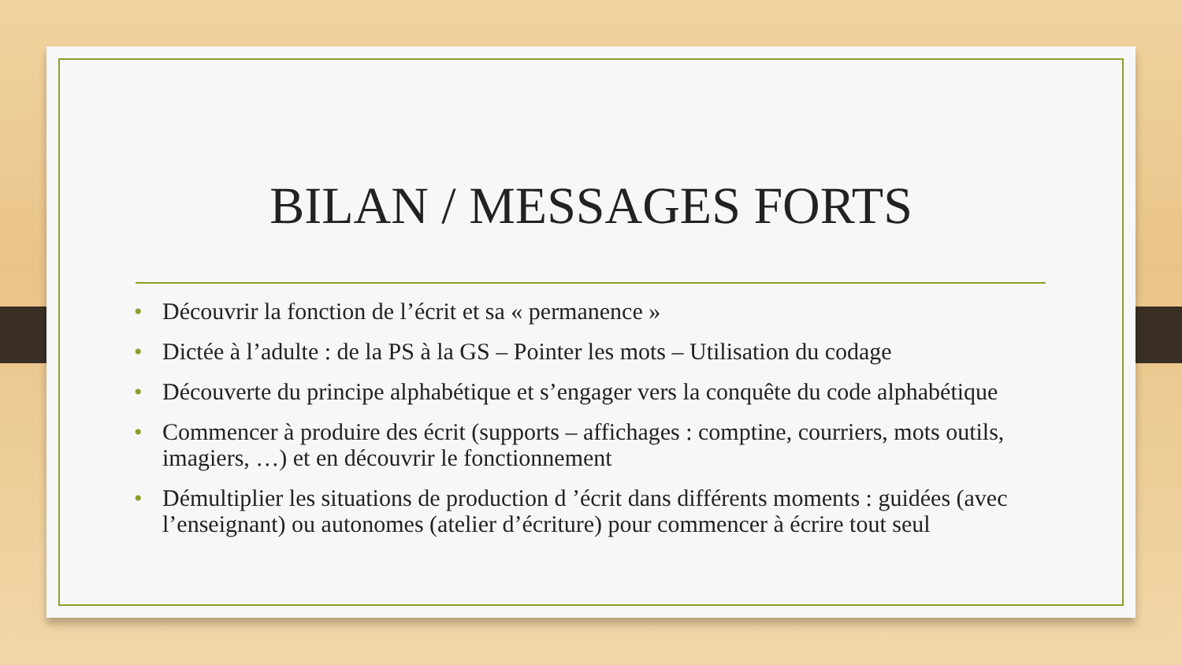BILAN / MESSAGES FORTS
• Découvrir la fonction de l’écrit et sa « permanence »
• Dictée à l’adulte : de la PS à la GS – Pointer les mots – Utilisation du codage
• Découverte du principe alphabétique et s’engager vers la conquête du code alphabétique
• Commencer à produire des écrit (supports – affichages : comptine, courriers, mots outils, imagiers, …) et en découvrir le fonctionnement
• Démultiplier les situations de production d ’écrit dans différents moments : guidées (avec l’enseignant) ou autonomes (atelier d’écriture) pour commencer à écrire tout seul